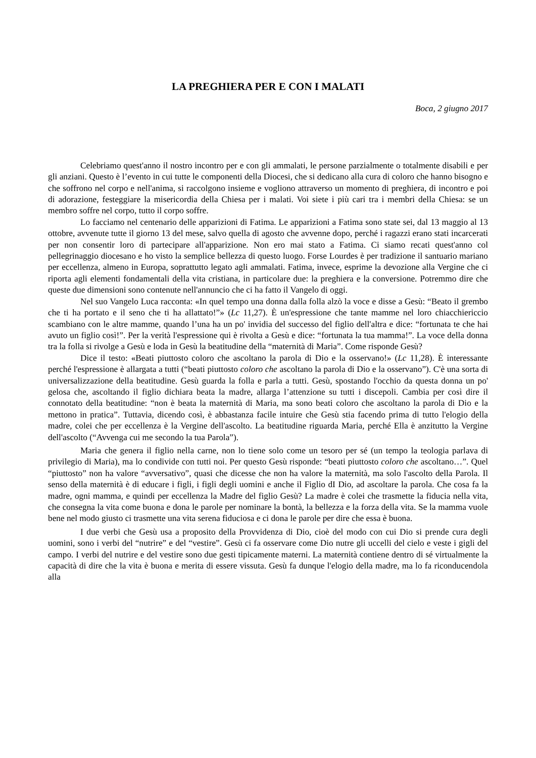LA PREGHIERA PER E CON I MALATI
Boca, 2 giugno 2017
Celebriamo quest'anno il nostro incontro per e con gli ammalati, le persone parzialmente o totalmente disabili e per gli anziani. Questo è l’evento in cui tutte le componenti della Diocesi, che si dedicano alla cura di coloro che hanno bisogno e che soffrono nel corpo e nell'anima, si raccolgono insieme e vogliono attraverso un momento di preghiera, di incontro e poi di adorazione, festeggiare la misericordia della Chiesa per i malati. Voi siete i più cari tra i membri della Chiesa: se un membro soffre nel corpo, tutto il corpo soffre.
Lo facciamo nel centenario delle apparizioni di Fatima. Le apparizioni a Fatima sono state sei, dal 13 maggio al 13 ottobre, avvenute tutte il giorno 13 del mese, salvo quella di agosto che avvenne dopo, perché i ragazzi erano stati incarcerati per non consentir loro di partecipare all'apparizione. Non ero mai stato a Fatima. Ci siamo recati quest'anno col pellegrinaggio diocesano e ho visto la semplice bellezza di questo luogo. Forse Lourdes è per tradizione il santuario mariano per eccellenza, almeno in Europa, soprattutto legato agli ammalati. Fatima, invece, esprime la devozione alla Vergine che ci riporta agli elementi fondamentali della vita cristiana, in particolare due: la preghiera e la conversione. Potremmo dire che queste due dimensioni sono contenute nell'annuncio che ci ha fatto il Vangelo di oggi.
Nel suo Vangelo Luca racconta: «In quel tempo una donna dalla folla alzò la voce e disse a Gesù: “Beato il grembo che ti ha portato e il seno che ti ha allattato!”» (Lc 11,27). È un'espressione che tante mamme nel loro chiacchiericcio scambiano con le altre mamme, quando l’una ha un po' invidia del successo del figlio dell'altra e dice: “fortunata te che hai avuto un figlio così!”. Per la verità l'espressione qui è rivolta a Gesù e dice: “fortunata la tua mamma!”. La voce della donna tra la folla si rivolge a Gesù e loda in Gesù la beatitudine della “maternità di Maria”. Come risponde Gesù?
Dice il testo: «Beati piuttosto coloro che ascoltano la parola di Dio e la osservano!» (Lc 11,28). È interessante perché l'espressione è allargata a tutti (“beati piuttosto coloro che ascoltano la parola di Dio e la osservano”). C'è una sorta di universalizzazione della beatitudine. Gesù guarda la folla e parla a tutti. Gesù, spostando l'occhio da questa donna un po' gelosa che, ascoltando il figlio dichiara beata la madre, allarga l’attenzione su tutti i discepoli. Cambia per così dire il connotato della beatitudine: “non è beata la maternità di Maria, ma sono beati coloro che ascoltano la parola di Dio e la mettono in pratica”. Tuttavia, dicendo così, è abbastanza facile intuire che Gesù stia facendo prima di tutto l'elogio della madre, colei che per eccellenza è la Vergine dell'ascolto. La beatitudine riguarda Maria, perché Ella è anzitutto la Vergine dell'ascolto (“Avvenga cui me secondo la tua Parola”).
Maria che genera il figlio nella carne, non lo tiene solo come un tesoro per sé (un tempo la teologia parlava di privilegio di Maria), ma lo condivide con tutti noi. Per questo Gesù risponde: “beati piuttosto coloro che ascoltano…”. Quel “piuttosto” non ha valore “avversativo”, quasi che dicesse che non ha valore la maternità, ma solo l'ascolto della Parola. Il senso della maternità è di educare i figli, i figli degli uomini e anche il Figlio dI Dio, ad ascoltare la parola. Che cosa fa la madre, ogni mamma, e quindi per eccellenza la Madre del figlio Gesù? La madre è colei che trasmette la fiducia nella vita, che consegna la vita come buona e dona le parole per nominare la bontà, la bellezza e la forza della vita. Se la mamma vuole bene nel modo giusto ci trasmette una vita serena fiduciosa e ci dona le parole per dire che essa è buona.
I due verbi che Gesù usa a proposito della Provvidenza di Dio, cioè del modo con cui Dio si prende cura degli uomini, sono i verbi del “nutrire” e del “vestire”. Gesù ci fa osservare come Dio nutre gli uccelli del cielo e veste i gigli del campo. I verbi del nutrire e del vestire sono due gesti tipicamente materni. La maternità contiene dentro di sé virtualmente la capacità di dire che la vita è buona e merita di essere vissuta. Gesù fa dunque l'elogio della madre, ma lo fa riconducendola alla